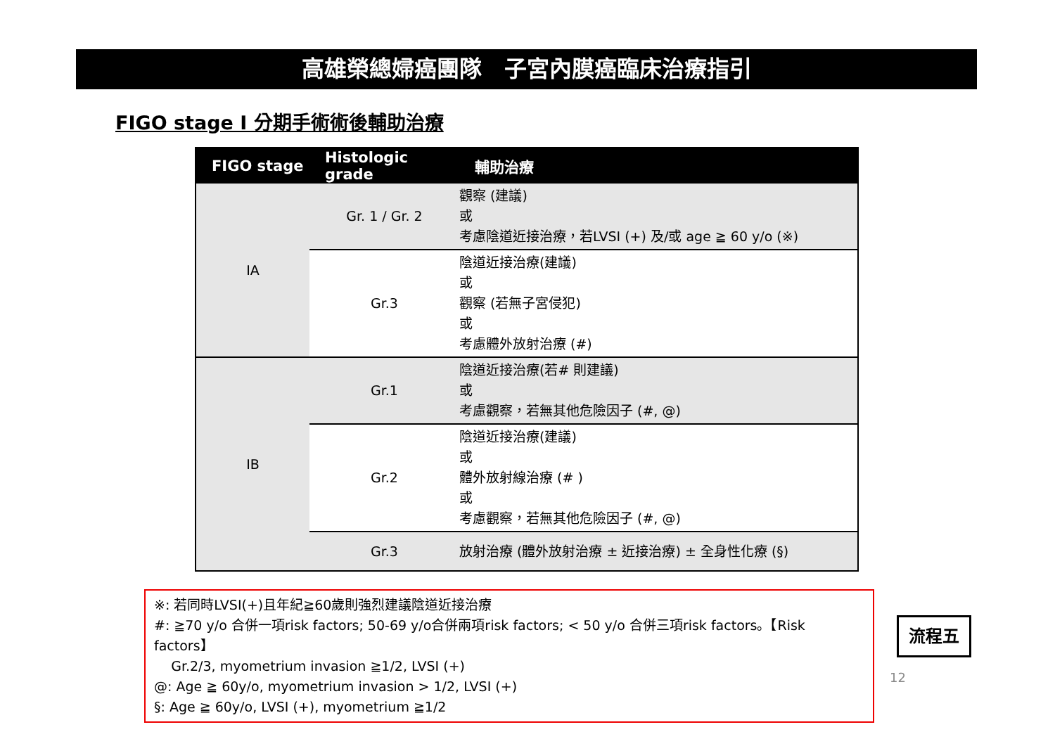高雄榮總婦癌團隊　子宮內膜癌臨床治療指引
FIGO stage I 分期手術術後輔助治療
| FIGO stage | Histologic grade | 輔助治療 |
| --- | --- | --- |
| IA | Gr. 1 / Gr. 2 | 觀察 (建議) 或 考慮陰道近接治療，若LVSI (+) 及/或 age ≧ 60 y/o (※) |
| | Gr.3 | 陰道近接治療(建議) 或 觀察 (若無子宮侵犯) 或 考慮體外放射治療 (#) |
| IB | Gr.1 | 陰道近接治療(若# 則建議) 或 考慮觀察，若無其他危險因子 (#, @) |
| | Gr.2 | 陰道近接治療(建議) 或 體外放射線治療 (# ) 或 考慮觀察，若無其他危險因子 (#, @) |
| | Gr.3 | 放射治療 (體外放射治療 ± 近接治療) ± 全身性化療 (§) |
※: 若同時LVSI(+)且年紀≧60歲則強烈建議陰道近接治療
#: ≧70 y/o 合併一項risk factors; 50-69 y/o合併兩項risk factors; < 50 y/o 合併三項risk factors。【Risk factors】
Gr.2/3, myometrium invasion ≧1/2, LVSI (+)
@: Age ≧ 60y/o, myometrium invasion > 1/2, LVSI (+)
§: Age ≧ 60y/o, LVSI (+), myometrium ≧1/2
流程五
12